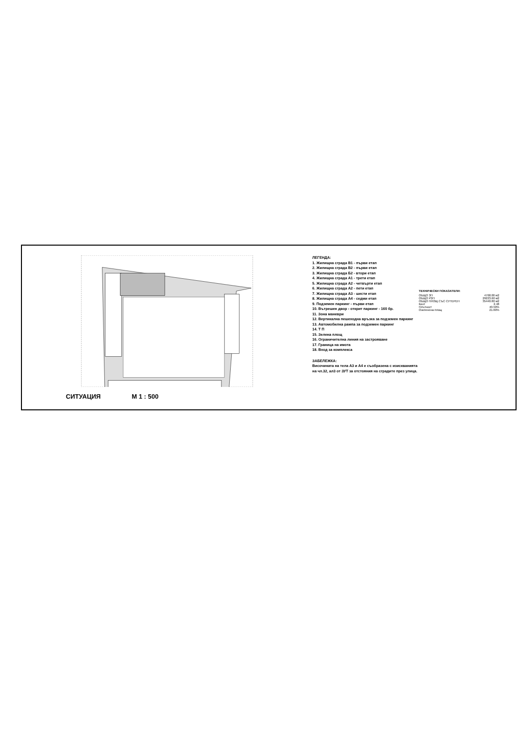СИТУАЦИЯ М 1 : 500
ЛЕГЕНДА:
1. Жилищна сграда В1 - първи етап
2. Жилищна сграда В2 - първи етап
3. Жилищна сграда Б2 - втори етап
4. Жилищна сграда А1 - трети етап
5. Жилищна сграда А2 - четвърти етап
6. Жилищна сграда А2 - пети етап
7. Жилищна сграда А3 - шести етап
8. Жилищна сграда А4 - седми етап
9. Подземен паркинг - първи етап
10. Вътрешен двор - открит паркинг - 160 бр.
11. Зона маневри
12. Вертикална пешеходна връзка за подземен паркинг
13. Автомобилна рампа за подземен паркинг
14. Т П
15. Зелена площ
16. Ограничителна линия на застрояване
17. Граница на имота
18. Вход за комплекса
ЗАБЕЛЕЖКА:
Височината на тела А3 и А4 е съобразена с изискванията на чл.32, ал3 от ЗУТ за отстояния на сградите през улица.
ТЕХНИЧЕСКИ ПОКАЗАТЕЛИ:
| ОБЩО ЗП | 4768.00 м2 |
| ОБЩО РЗП | 29223.60 м2 |
| ОБЩО ПЛОЩ СЪС СУТЕРЕН | 35440.80 м2 |
| Кинт | 2.48 |
| Плътност | 40.50% |
| Озеленена площ | 21.60% |